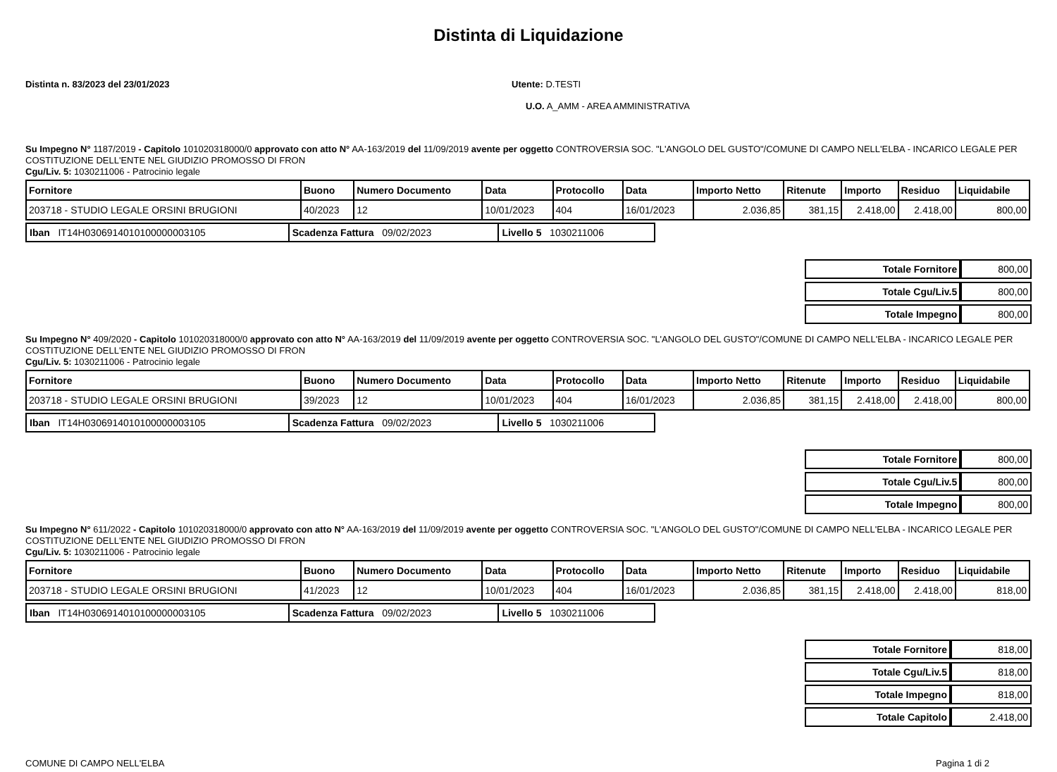Distinta di Liquidazione
Distinta n. 83/2023 del 23/01/2023 Utente: D.TESTI
U.O. A_AMM - AREA AMMINISTRATIVA
Su Impegno N° 1187/2019 - Capitolo 101020318000/0 approvato con atto N° AA-163/2019 del 11/09/2019 avente per oggetto CONTROVERSIA SOC. "L'ANGOLO DEL GUSTO"/COMUNE DI CAMPO NELL'ELBA - INCARICO LEGALE PER COSTITUZIONE DELL'ENTE NEL GIUDIZIO PROMOSSO DI FRON
Cgu/Liv. 5: 1030211006 - Patrocinio legale
| Fornitore | Buono | Numero Documento | Data | Protocollo | Data | Importo Netto | Ritenute | Importo | Residuo | Liquidabile |
| --- | --- | --- | --- | --- | --- | --- | --- | --- | --- | --- |
| 203718 - STUDIO LEGALE ORSINI BRUGIONI | 40/2023 | 12 | 10/01/2023 | 404 | 16/01/2023 | 2.036,85 | 381,15 | 2.418,00 | 2.418,00 | 800,00 |
| Iban IT14H0306914010100000003105 | Scadenza Fattura 09/02/2023 | Livello 5 1030211006 |
| Totale Fornitore | 800,00 |
| Totale Cgu/Liv.5 | 800,00 |
| Totale Impegno | 800,00 |
Su Impegno N° 409/2020 - Capitolo 101020318000/0 approvato con atto N° AA-163/2019 del 11/09/2019 avente per oggetto CONTROVERSIA SOC. "L'ANGOLO DEL GUSTO"/COMUNE DI CAMPO NELL'ELBA - INCARICO LEGALE PER COSTITUZIONE DELL'ENTE NEL GIUDIZIO PROMOSSO DI FRON
Cgu/Liv. 5: 1030211006 - Patrocinio legale
| Fornitore | Buono | Numero Documento | Data | Protocollo | Data | Importo Netto | Ritenute | Importo | Residuo | Liquidabile |
| --- | --- | --- | --- | --- | --- | --- | --- | --- | --- | --- |
| 203718 - STUDIO LEGALE ORSINI BRUGIONI | 39/2023 | 12 | 10/01/2023 | 404 | 16/01/2023 | 2.036,85 | 381,15 | 2.418,00 | 2.418,00 | 800,00 |
| Iban IT14H0306914010100000003105 | Scadenza Fattura 09/02/2023 | Livello 5 1030211006 |
| Totale Fornitore | 800,00 |
| Totale Cgu/Liv.5 | 800,00 |
| Totale Impegno | 800,00 |
Su Impegno N° 611/2022 - Capitolo 101020318000/0 approvato con atto N° AA-163/2019 del 11/09/2019 avente per oggetto CONTROVERSIA SOC. "L'ANGOLO DEL GUSTO"/COMUNE DI CAMPO NELL'ELBA - INCARICO LEGALE PER COSTITUZIONE DELL'ENTE NEL GIUDIZIO PROMOSSO DI FRON
Cgu/Liv. 5: 1030211006 - Patrocinio legale
| Fornitore | Buono | Numero Documento | Data | Protocollo | Data | Importo Netto | Ritenute | Importo | Residuo | Liquidabile |
| --- | --- | --- | --- | --- | --- | --- | --- | --- | --- | --- |
| 203718 - STUDIO LEGALE ORSINI BRUGIONI | 41/2023 | 12 | 10/01/2023 | 404 | 16/01/2023 | 2.036,85 | 381,15 | 2.418,00 | 2.418,00 | 818,00 |
| Iban IT14H0306914010100000003105 | Scadenza Fattura 09/02/2023 | Livello 5 1030211006 |
| Totale Fornitore | 818,00 |
| Totale Cgu/Liv.5 | 818,00 |
| Totale Impegno | 818,00 |
| Totale Capitolo | 2.418,00 |
COMUNE DI CAMPO NELL'ELBA Pagina 1 di 2